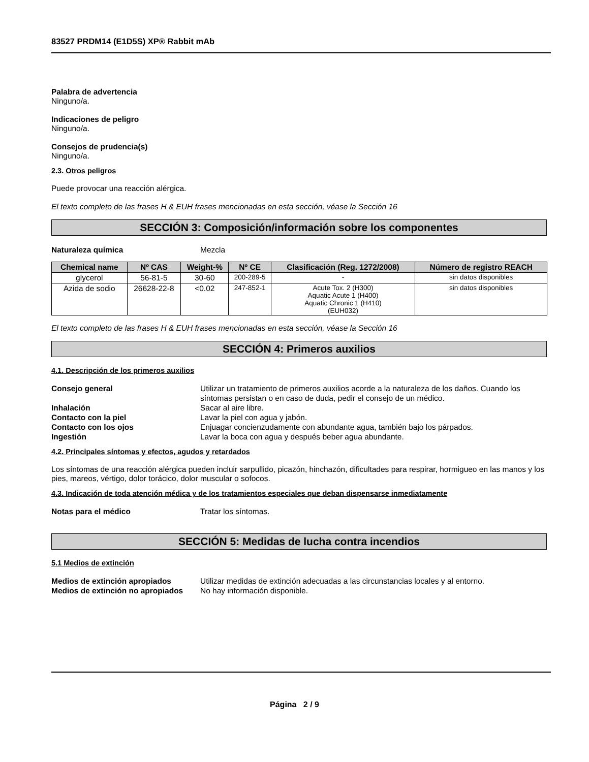83527 PRDM14 (E1D5S) XP® Rabbit mAb
Palabra de advertencia
Ninguno/a.
Indicaciones de peligro
Ninguno/a.
Consejos de prudencia(s)
Ninguno/a.
2.3. Otros peligros
Puede provocar una reacción alérgica.
El texto completo de las frases H & EUH frases mencionadas en esta sección, véase la Sección 16
SECCIÓN 3: Composición/información sobre los componentes
Naturaleza química Mezcla
| Chemical name | Nº CAS | Weight-% | Nº CE | Clasificación (Reg. 1272/2008) | Número de registro REACH |
| --- | --- | --- | --- | --- | --- |
| glycerol | 56-81-5 | 30-60 | 200-289-5 | - | sin datos disponibles |
| Azida de sodio | 26628-22-8 | <0.02 | 247-852-1 | Acute Tox. 2 (H300) Aquatic Acute 1 (H400) Aquatic Chronic 1 (H410) (EUH032) | sin datos disponibles |
El texto completo de las frases H & EUH frases mencionadas en esta sección, véase la Sección 16
SECCIÓN 4: Primeros auxilios
4.1. Descripción de los primeros auxilios
Consejo general Utilizar un tratamiento de primeros auxilios acorde a la naturaleza de los daños. Cuando los síntomas persistan o en caso de duda, pedir el consejo de un médico.
Inhalación Sacar al aire libre.
Contacto con la piel Lavar la piel con agua y jabón.
Contacto con los ojos Enjuagar concienzudamente con abundante agua, también bajo los párpados.
Ingestión Lavar la boca con agua y después beber agua abundante.
4.2. Principales síntomas y efectos, agudos y retardados
Los síntomas de una reacción alérgica pueden incluir sarpullido, picazón, hinchazón, dificultades para respirar, hormigueo en las manos y los pies, mareos, vértigo, dolor torácico, dolor muscular o sofocos.
4.3. Indicación de toda atención médica y de los tratamientos especiales que deban dispensarse inmediatamente
Notas para el médico Tratar los síntomas.
SECCIÓN 5: Medidas de lucha contra incendios
5.1 Medios de extinción
Medios de extinción apropiados Utilizar medidas de extinción adecuadas a las circunstancias locales y al entorno.
Medios de extinción no apropiados No hay información disponible.
Página 2 / 9